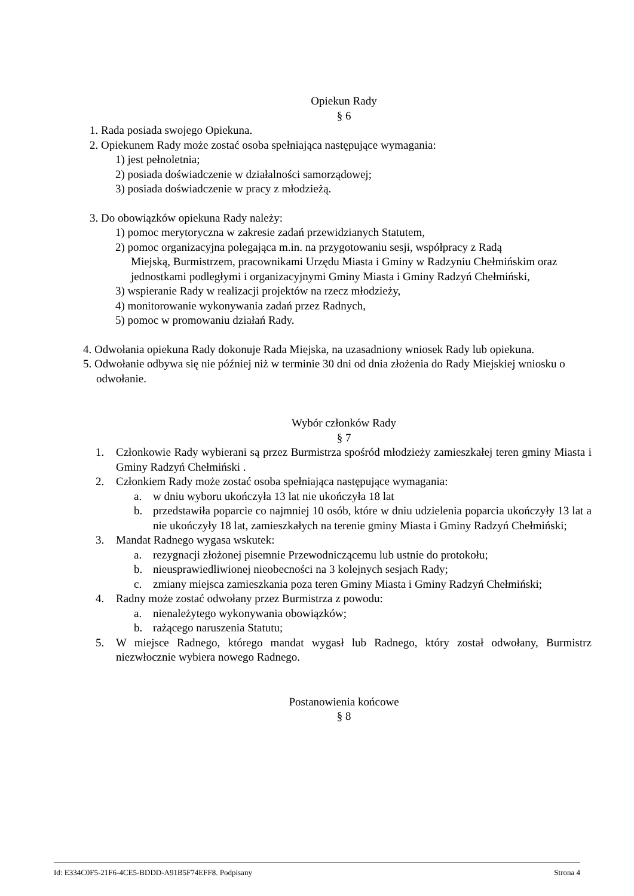Opiekun Rady
§ 6
1. Rada posiada swojego Opiekuna.
2. Opiekunem Rady może zostać osoba spełniająca następujące wymagania:
1) jest pełnoletnia;
2) posiada doświadczenie w działalności samorządowej;
3) posiada doświadczenie w pracy z młodzieżą.
3. Do obowiązków opiekuna Rady należy:
1) pomoc merytoryczna w zakresie zadań przewidzianych Statutem,
2) pomoc organizacyjna polegająca m.in. na przygotowaniu sesji, współpracy z Radą
Miejską, Burmistrzem, pracownikami Urzędu Miasta i Gminy w Radzyniu Chełmińskim oraz jednostkami podległymi i organizacyjnymi Gminy Miasta i Gminy Radzyń Chełmiński,
3) wspieranie Rady w realizacji projektów na rzecz młodzieży,
4) monitorowanie wykonywania zadań przez Radnych,
5) pomoc w promowaniu działań Rady.
4. Odwołania opiekuna Rady dokonuje Rada Miejska, na uzasadniony wniosek Rady lub opiekuna.
5. Odwołanie odbywa się nie później niż w terminie 30 dni od dnia złożenia do Rady Miejskiej wniosku o odwołanie.
Wybór członków Rady
§ 7
1. Członkowie Rady wybierani są przez Burmistrza spośród młodzieży zamieszkałej teren gminy Miasta i Gminy Radzyń Chełmiński .
2. Członkiem Rady może zostać osoba spełniająca następujące wymagania:
a. w dniu wyboru ukończyła 13 lat nie ukończyła 18 lat
b. przedstawiła poparcie co najmniej 10 osób, które w dniu udzielenia poparcia ukończyły 13 lat a nie ukończyły 18 lat, zamieszkałych na terenie gminy Miasta i Gminy Radzyń Chełmiński;
3. Mandat Radnego wygasa wskutek:
a. rezygnacji złożonej pisemnie Przewodniczącemu lub ustnie do protokołu;
b. nieusprawiedliwionej nieobecności na 3 kolejnych sesjach Rady;
c. zmiany miejsca zamieszkania poza teren Gminy Miasta i Gminy Radzyń Chełmiński;
4. Radny może zostać odwołany przez Burmistrza z powodu:
a. nienależytego wykonywania obowiązków;
b. rażącego naruszenia Statutu;
5. W miejsce Radnego, którego mandat wygasł lub Radnego, który został odwołany, Burmistrz niezwłocznie wybiera nowego Radnego.
Postanowienia końcowe
§ 8
Id: E334C0F5-21F6-4CE5-BDDD-A91B5F74EFF8. Podpisany Strona 4